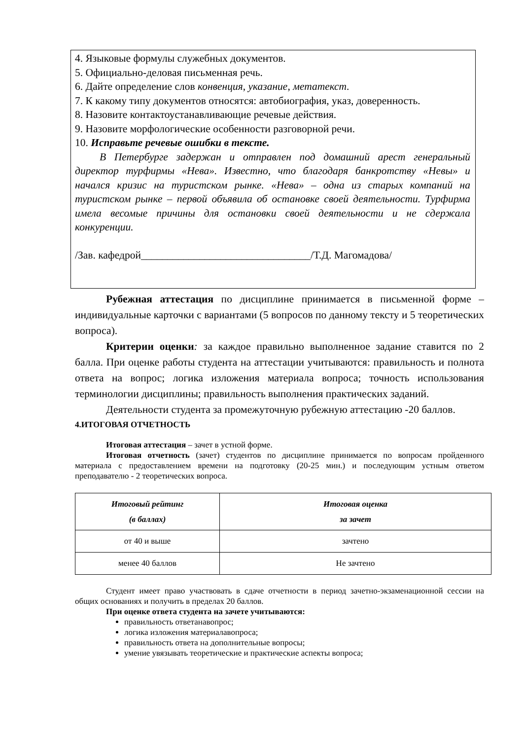4. Языковые формулы служебных документов.
5. Официально-деловая письменная речь.
6. Дайте определение слов конвенция, указание, метатекст.
7. К какому типу документов относятся: автобиография, указ, доверенность.
8. Назовите контактоустанавливающие речевые действия.
9. Назовите морфологические особенности разговорной речи.
10. Исправьте речевые ошибки в тексте.
В Петербурге задержан и отправлен под домашний арест генеральный директор турфирмы «Нева». Известно, что благодаря банкротству «Невы» и начался кризис на туристском рынке. «Нева» – одна из старых компаний на туристском рынке – первой объявила об остановке своей деятельности. Турфирма имела весомые причины для остановки своей деятельности и не сдержала конкуренции.
/Зав. кафедрой________________________________/Т.Д. Магомадова/
Рубежная аттестация по дисциплине принимается в письменной форме – индивидуальные карточки с вариантами (5 вопросов по данному тексту и 5 теоретических вопроса).
Критерии оценки: за каждое правильно выполненное задание ставится по 2 балла. При оценке работы студента на аттестации учитываются: правильность и полнота ответа на вопрос; логика изложения материала вопроса; точность использования терминологии дисциплины; правильность выполнения практических заданий.
Деятельности студента за промежуточную рубежную аттестацию -20 баллов.
4.ИТОГОВАЯ ОТЧЕТНОСТЬ
Итоговая аттестация – зачет в устной форме.
Итоговая отчетность (зачет) студентов по дисциплине принимается по вопросам пройденного материала с предоставлением времени на подготовку (20-25 мин.) и последующим устным ответом преподавателю - 2 теоретических вопроса.
| Итоговый рейтинг (в баллах) | Итоговая оценка за зачет |
| --- | --- |
| от 40 и выше | зачтено |
| менее 40 баллов | Не зачтено |
Студент имеет право участвовать в сдаче отчетности в период зачетно-экзаменационной сессии на общих основаниях и получить в пределах 20 баллов.
При оценке ответа студента на зачете учитываются:
правильность ответанавопрос;
логика изложения материалавопроса;
правильность ответа на дополнительные вопросы;
умение увязывать теоретические и практические аспекты вопроса;